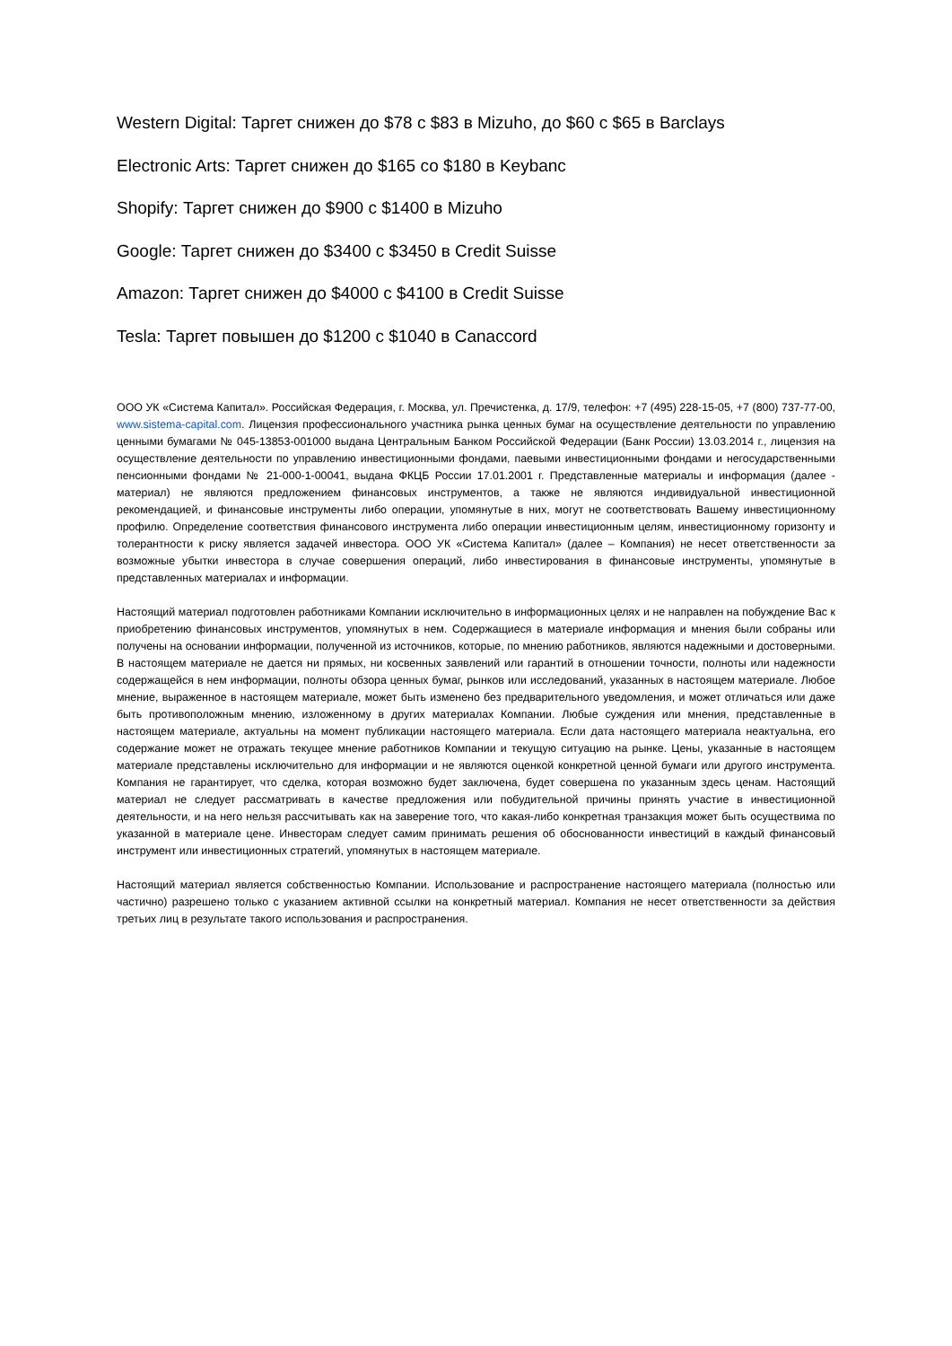Western Digital: Таргет снижен до $78 с $83 в Mizuho, до $60 с $65 в Barclays
Electronic Arts: Таргет снижен до $165 со $180 в Keybanc
Shopify: Таргет снижен до $900 с $1400 в Mizuho
Google: Таргет снижен до $3400 с $3450 в Credit Suisse
Amazon: Таргет снижен до $4000 с $4100 в Credit Suisse
Tesla: Таргет повышен до $1200 с $1040 в Canaccord
ООО УК «Система Капитал». Российская Федерация, г. Москва, ул. Пречистенка, д. 17/9, телефон: +7 (495) 228-15-05, +7 (800) 737-77-00, www.sistema-capital.com. Лицензия профессионального участника рынка ценных бумаг на осуществление деятельности по управлению ценными бумагами № 045-13853-001000 выдана Центральным Банком Российской Федерации (Банк России) 13.03.2014 г., лицензия на осуществление деятельности по управлению инвестиционными фондами, паевыми инвестиционными фондами и негосударственными пенсионными фондами № 21-000-1-00041, выдана ФКЦБ России 17.01.2001 г. Представленные материалы и информация (далее - материал) не являются предложением финансовых инструментов, а также не являются индивидуальной инвестиционной рекомендацией, и финансовые инструменты либо операции, упомянутые в них, могут не соответствовать Вашему инвестиционному профилю. Определение соответствия финансового инструмента либо операции инвестиционным целям, инвестиционному горизонту и толерантности к риску является задачей инвестора. ООО УК «Система Капитал» (далее – Компания) не несет ответственности за возможные убытки инвестора в случае совершения операций, либо инвестирования в финансовые инструменты, упомянутые в представленных материалах и информации.
Настоящий материал подготовлен работниками Компании исключительно в информационных целях и не направлен на побуждение Вас к приобретению финансовых инструментов, упомянутых в нем. Содержащиеся в материале информация и мнения были собраны или получены на основании информации, полученной из источников, которые, по мнению работников, являются надежными и достоверными. В настоящем материале не дается ни прямых, ни косвенных заявлений или гарантий в отношении точности, полноты или надежности содержащейся в нем информации, полноты обзора ценных бумаг, рынков или исследований, указанных в настоящем материале. Любое мнение, выраженное в настоящем материале, может быть изменено без предварительного уведомления, и может отличаться или даже быть противоположным мнению, изложенному в других материалах Компании. Любые суждения или мнения, представленные в настоящем материале, актуальны на момент публикации настоящего материала. Если дата настоящего материала неактуальна, его содержание может не отражать текущее мнение работников Компании и текущую ситуацию на рынке. Цены, указанные в настоящем материале представлены исключительно для информации и не являются оценкой конкретной ценной бумаги или другого инструмента. Компания не гарантирует, что сделка, которая возможно будет заключена, будет совершена по указанным здесь ценам. Настоящий материал не следует рассматривать в качестве предложения или побудительной причины принять участие в инвестиционной деятельности, и на него нельзя рассчитывать как на заверение того, что какая-либо конкретная транзакция может быть осуществима по указанной в материале цене. Инвесторам следует самим принимать решения об обоснованности инвестиций в каждый финансовый инструмент или инвестиционных стратегий, упомянутых в настоящем материале.
Настоящий материал является собственностью Компании. Использование и распространение настоящего материала (полностью или частично) разрешено только с указанием активной ссылки на конкретный материал. Компания не несет ответственности за действия третьих лиц в результате такого использования и распространения.